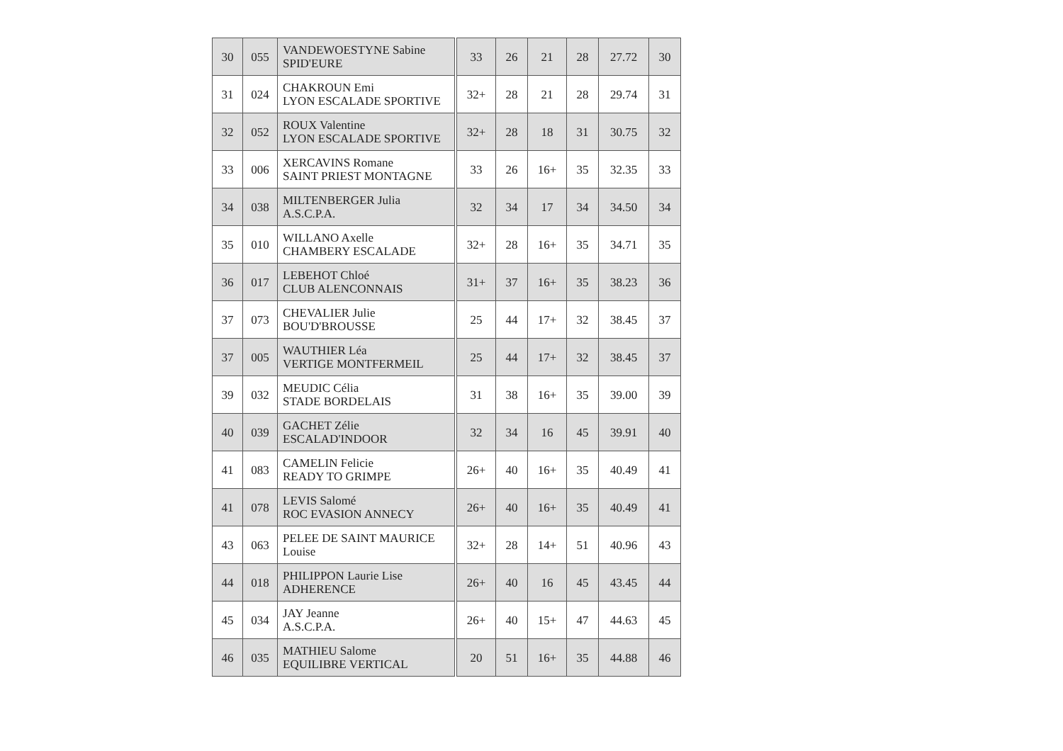| 30 | 055 | VANDEWOESTYNE Sabine SPID'EURE | | 33 | 26 | 21 | 28 | 27.72 | 30 |
| 31 | 024 | CHAKROUN Emi LYON ESCALADE SPORTIVE | | 32+ | 28 | 21 | 28 | 29.74 | 31 |
| 32 | 052 | ROUX Valentine LYON ESCALADE SPORTIVE | | 32+ | 28 | 18 | 31 | 30.75 | 32 |
| 33 | 006 | XERCAVINS Romane SAINT PRIEST MONTAGNE | | 33 | 26 | 16+ | 35 | 32.35 | 33 |
| 34 | 038 | MILTENBERGER Julia A.S.C.P.A. | | 32 | 34 | 17 | 34 | 34.50 | 34 |
| 35 | 010 | WILLANO Axelle CHAMBERY ESCALADE | | 32+ | 28 | 16+ | 35 | 34.71 | 35 |
| 36 | 017 | LEBEHOT Chloé CLUB ALENCONNAIS | | 31+ | 37 | 16+ | 35 | 38.23 | 36 |
| 37 | 073 | CHEVALIER Julie BOU'D'BROUSSE | | 25 | 44 | 17+ | 32 | 38.45 | 37 |
| 37 | 005 | WAUTHIER Léa VERTIGE MONTFERMEIL | | 25 | 44 | 17+ | 32 | 38.45 | 37 |
| 39 | 032 | MEUDIC Célia STADE BORDELAIS | | 31 | 38 | 16+ | 35 | 39.00 | 39 |
| 40 | 039 | GACHET Zélie ESCALAD'INDOOR | | 32 | 34 | 16 | 45 | 39.91 | 40 |
| 41 | 083 | CAMELIN Felicie READY TO GRIMPE | | 26+ | 40 | 16+ | 35 | 40.49 | 41 |
| 41 | 078 | LEVIS Salomé ROC EVASION ANNECY | | 26+ | 40 | 16+ | 35 | 40.49 | 41 |
| 43 | 063 | PELEE DE SAINT MAURICE Louise | | 32+ | 28 | 14+ | 51 | 40.96 | 43 |
| 44 | 018 | PHILIPPON Laurie Lise ADHERENCE | | 26+ | 40 | 16 | 45 | 43.45 | 44 |
| 45 | 034 | JAY Jeanne A.S.C.P.A. | | 26+ | 40 | 15+ | 47 | 44.63 | 45 |
| 46 | 035 | MATHIEU Salome EQUILIBRE VERTICAL | | 20 | 51 | 16+ | 35 | 44.88 | 46 |